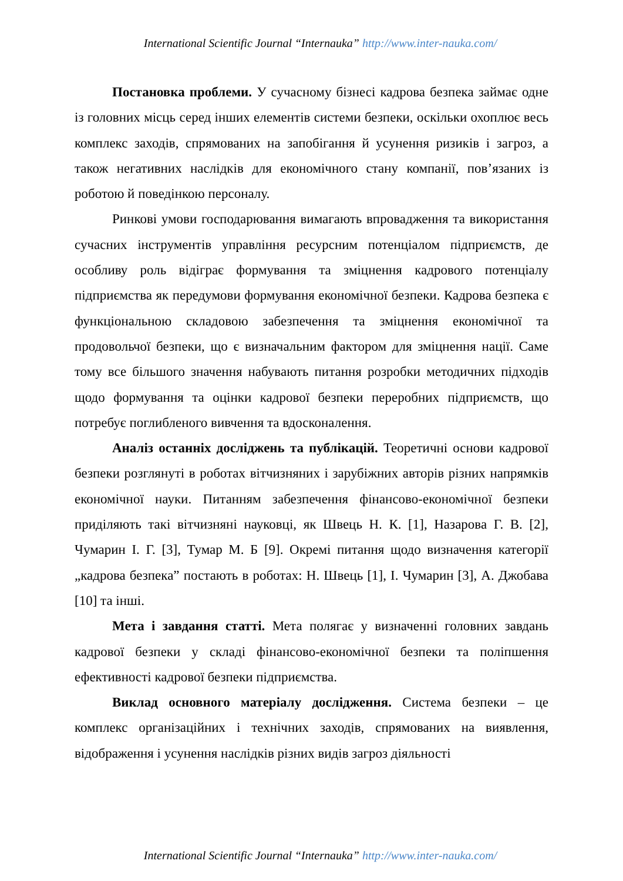International Scientific Journal “Internauka” http://www.inter-nauka.com/
Постановка проблеми. У сучасному бізнесі кадрова безпека займає одне із головних місць серед інших елементів системи безпеки, оскільки охоплює весь комплекс заходів, спрямованих на запобігання й усунення ризиків і загроз, а також негативних наслідків для економічного стану компанії, пов’язаних із роботою й поведінкою персоналу.
Ринкові умови господарювання вимагають впровадження та використання сучасних інструментів управління ресурсним потенціалом підприємств, де особливу роль відіграє формування та зміцнення кадрового потенціалу підприємства як передумови формування економічної безпеки. Кадрова безпека є функціональною складовою забезпечення та зміцнення економічної та продовольчої безпеки, що є визначальним фактором для зміцнення нації. Саме тому все більшого значення набувають питання розробки методичних підходів щодо формування та оцінки кадрової безпеки переробних підприємств, що потребує поглибленого вивчення та вдосконалення.
Аналіз останніх досліджень та публікацій. Теоретичні основи кадрової безпеки розглянуті в роботах вітчизняних і зарубіжних авторів різних напрямків економічної науки. Питанням забезпечення фінансово-економічної безпеки приділяють такі вітчизняні науковці, як Швець Н. К. [1], Назарова Г. В. [2], Чумарин І. Г. [3], Тумар М. Б [9]. Окремі питання щодо визначення категорії „кадрова безпека” постають в роботах: Н. Швець [1], І. Чумарин [3], А. Джобава [10] та інші.
Мета і завдання статті. Мета полягає у визначенні головних завдань кадрової безпеки у складі фінансово-економічної безпеки та поліпшення ефективності кадрової безпеки підприємства.
Виклад основного матеріалу дослідження. Система безпеки – це комплекс організаційних і технічних заходів, спрямованих на виявлення, відображення і усунення наслідків різних видів загроз діяльності
International Scientific Journal “Internauka” http://www.inter-nauka.com/